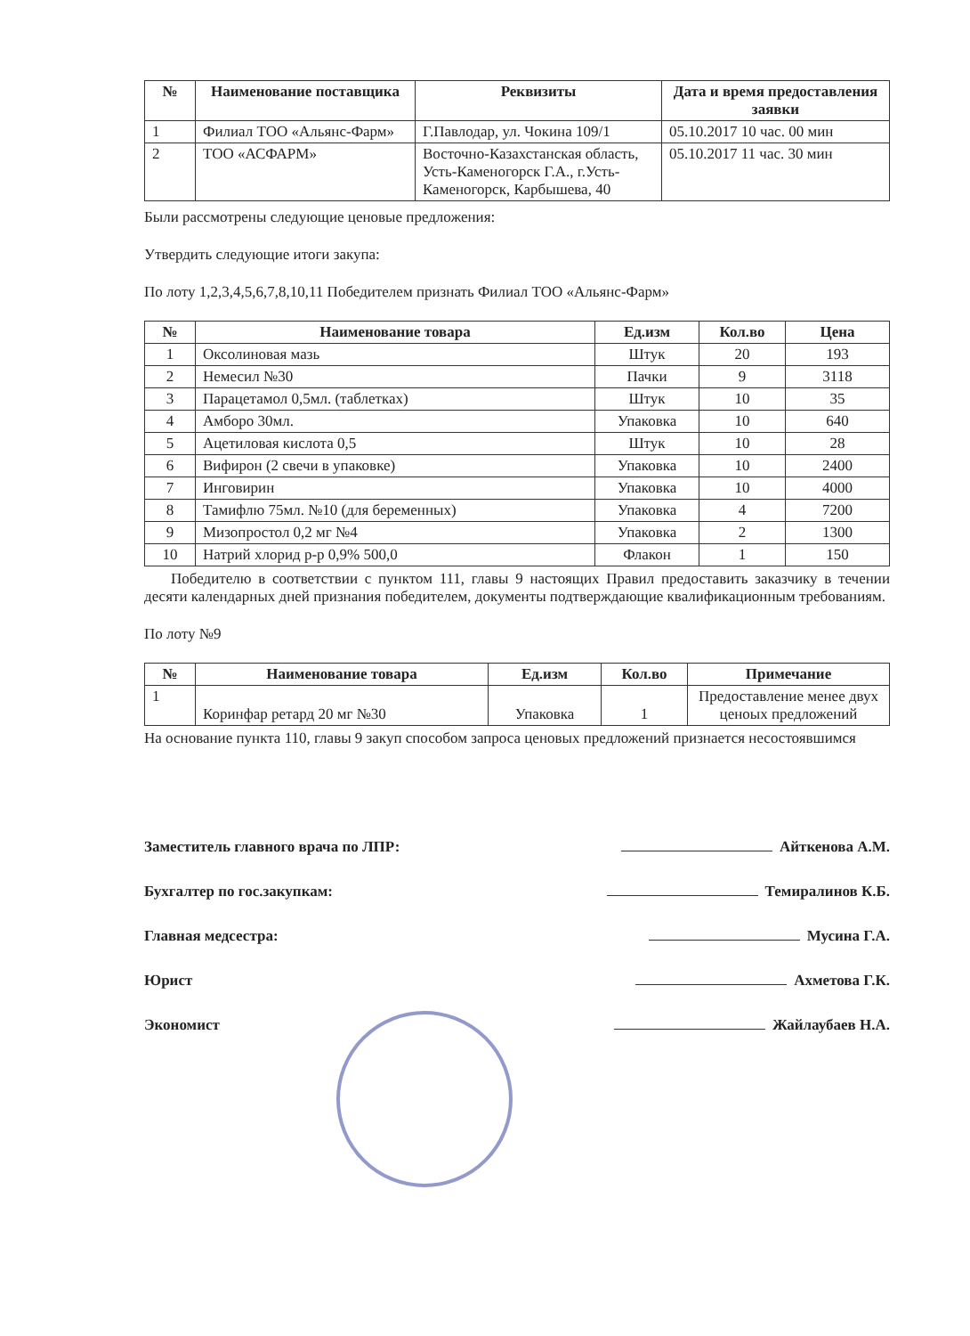| № | Наименование поставщика | Реквизиты | Дата и время предоставления заявки |
| --- | --- | --- | --- |
| 1 | Филиал ТОО «Альянс-Фарм» | Г.Павлодар, ул. Чокина 109/1 | 05.10.2017 10 час. 00 мин |
| 2 | ТОО «АСФАРМ» | Восточно-Казахстанская область, Усть-Каменогорск Г.А., г.Усть-Каменогорск, Карбышева, 40 | 05.10.2017 11 час. 30 мин |
Были рассмотрены следующие ценовые предложения:
Утвердить следующие итоги закупа:
По лоту 1,2,3,4,5,6,7,8,10,11 Победителем признать Филиал ТОО «Альянс-Фарм»
| № | Наименование товара | Ед.изм | Кол.во | Цена |
| --- | --- | --- | --- | --- |
| 1 | Оксолиновая мазь | Штук | 20 | 193 |
| 2 | Немесил №30 | Пачки | 9 | 3118 |
| 3 | Парацетамол 0,5мл. (таблетках) | Штук | 10 | 35 |
| 4 | Амборо 30мл. | Упаковка | 10 | 640 |
| 5 | Ацетиловая кислота 0,5 | Штук | 10 | 28 |
| 6 | Вифирон (2 свечи в упаковке) | Упаковка | 10 | 2400 |
| 7 | Инговирин | Упаковка | 10 | 4000 |
| 8 | Тамифлю 75мл. №10 (для беременных) | Упаковка | 4 | 7200 |
| 9 | Мизопростол 0,2 мг №4 | Упаковка | 2 | 1300 |
| 10 | Натрий хлорид р-р 0,9% 500,0 | Флакон | 1 | 150 |
Победителю в соответствии с пунктом 111, главы 9 настоящих Правил предоставить заказчику в течении десяти календарных дней признания победителем, документы подтверждающие квалификационным требованиям.
По лоту №9
| № | Наименование товара | Ед.изм | Кол.во | Примечание |
| --- | --- | --- | --- | --- |
| 1 | Коринфар ретард 20 мг №30 | Упаковка | 1 | Предоставление менее двух ценоых предложений |
На основание пункта 110, главы 9 закуп способом запроса ценовых предложений признается несостоявшимся
Заместитель главного врача по ЛПР: Айткенова А.М.
Бухгалтер по гос.закупкам: Темиралинов К.Б.
Главная медсестра: Мусина Г.А.
Юрист Ахметова Г.К.
Экономист Жайлаубаев Н.А.